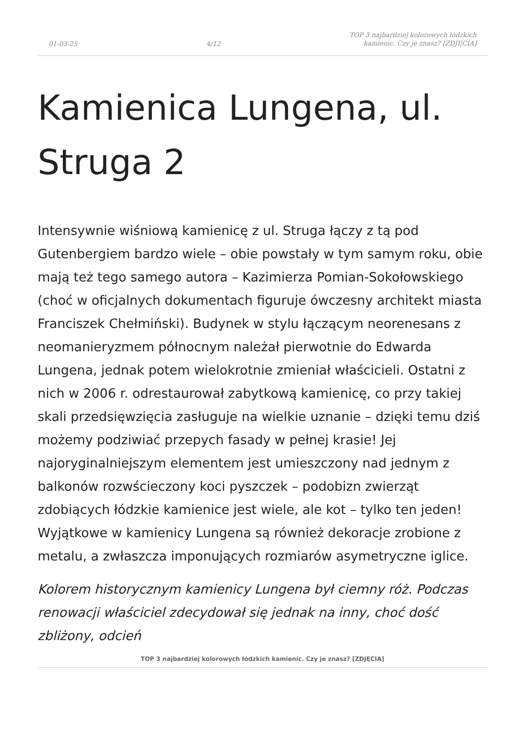01-03-25 4/12 TOP 3 najbardziej kolorowych łódzkich
kamienic. Czy je znasz? [ZDJĘCIA]
Kamienica Lungena, ul. Struga 2
Intensywnie wiśniową kamienicę z ul. Struga łączy z tą pod Gutenbergiem bardzo wiele – obie powstały w tym samym roku, obie mają też tego samego autora – Kazimierza Pomian-Sokołowskiego (choć w oficjalnych dokumentach figuruje ówczesny architekt miasta Franciszek Chełmiński). Budynek w stylu łączącym neorenesans z neomanieryzmem północnym należał pierwotnie do Edwarda Lungena, jednak potem wielokrotnie zmieniał właścicieli. Ostatni z nich w 2006 r. odrestaurował zabytkową kamienicę, co przy takiej skali przedsięwzięcia zasługuje na wielkie uznanie – dzięki temu dziś możemy podziwiać przepych fasady w pełnej krasie! Jej najoryginalniejszym elementem jest umieszczony nad jednym z balkonów rozwścieczony koci pyszczek – podobizn zwierząt zdobiących łódzkie kamienice jest wiele, ale kot – tylko ten jeden! Wyjątkowe w kamienicy Lungena są również dekoracje zrobione z metalu, a zwłaszcza imponujących rozmiarów asymetryczne iglice.
Kolorem historycznym kamienicy Lungena był ciemny róż. Podczas renowacji właściciel zdecydował się jednak na inny, choć dość zbliżony, odcień
TOP 3 najbardziej kolorowych łódzkich kamienic. Czy je znasz? [ZDJĘCIA]